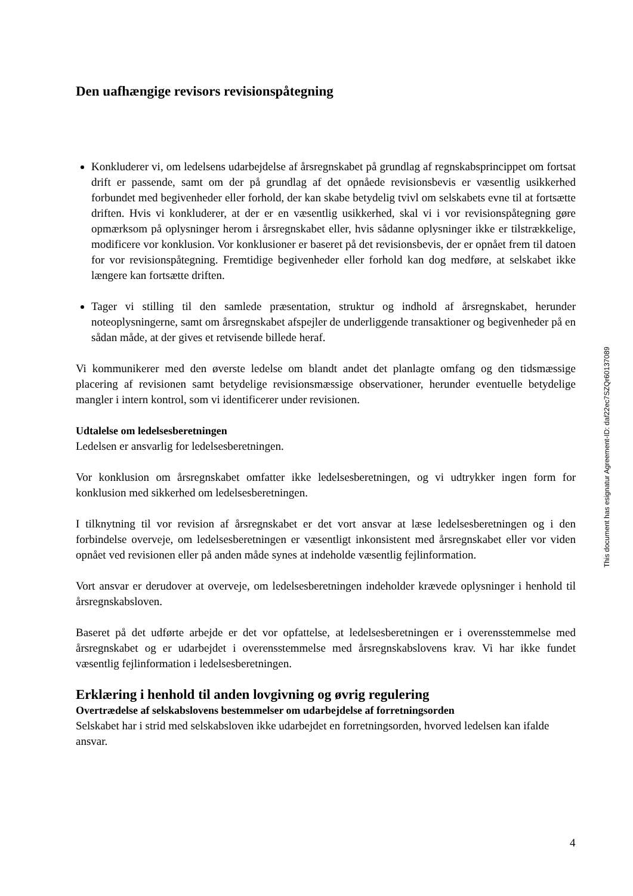Den uafhængige revisors revisionspåtegning
Konkluderer vi, om ledelsens udarbejdelse af årsregnskabet på grundlag af regnskabsprincippet om fortsat drift er passende, samt om der på grundlag af det opnåede revisionsbevis er væsentlig usikkerhed forbundet med begivenheder eller forhold, der kan skabe betydelig tvivl om selskabets evne til at fortsætte driften. Hvis vi konkluderer, at der er en væsentlig usikkerhed, skal vi i vor revisionspåtegning gøre opmærksom på oplysninger herom i årsregnskabet eller, hvis sådanne oplysninger ikke er tilstrækkelige, modificere vor konklusion. Vor konklusioner er baseret på det revisionsbevis, der er opnået frem til datoen for vor revisionspåtegning. Fremtidige begivenheder eller forhold kan dog medføre, at selskabet ikke længere kan fortsætte driften.
Tager vi stilling til den samlede præsentation, struktur og indhold af årsregnskabet, herunder noteoplysningerne, samt om årsregnskabet afspejler de underliggende transaktioner og begivenheder på en sådan måde, at der gives et retvisende billede heraf.
Vi kommunikerer med den øverste ledelse om blandt andet det planlagte omfang og den tidsmæssige placering af revisionen samt betydelige revisionsmæssige observationer, herunder eventuelle betydelige mangler i intern kontrol, som vi identificerer under revisionen.
Udtalelse om ledelsesberetningen
Ledelsen er ansvarlig for ledelsesberetningen.
Vor konklusion om årsregnskabet omfatter ikke ledelsesberetningen, og vi udtrykker ingen form for konklusion med sikkerhed om ledelsesberetningen.
I tilknytning til vor revision af årsregnskabet er det vort ansvar at læse ledelsesberetningen og i den forbindelse overveje, om ledelsesberetningen er væsentligt inkonsistent med årsregnskabet eller vor viden opnået ved revisionen eller på anden måde synes at indeholde væsentlig fejlinformation.
Vort ansvar er derudover at overveje, om ledelsesberetningen indeholder krævede oplysninger i henhold til årsregnskabsloven.
Baseret på det udførte arbejde er det vor opfattelse, at ledelsesberetningen er i overensstemmelse med årsregnskabet og er udarbejdet i overensstemmelse med årsregnskabslovens krav. Vi har ikke fundet væsentlig fejlinformation i ledelsesberetningen.
Erklæring i henhold til anden lovgivning og øvrig regulering
Overtrædelse af selskabslovens bestemmelser om udarbejdelse af forretningsorden
Selskabet har i strid med selskabsloven ikke udarbejdet en forretningsorden, hvorved ledelsen kan ifalde ansvar.
This document has esignatur Agreement-ID: daf22ec7SZQr60137089
4